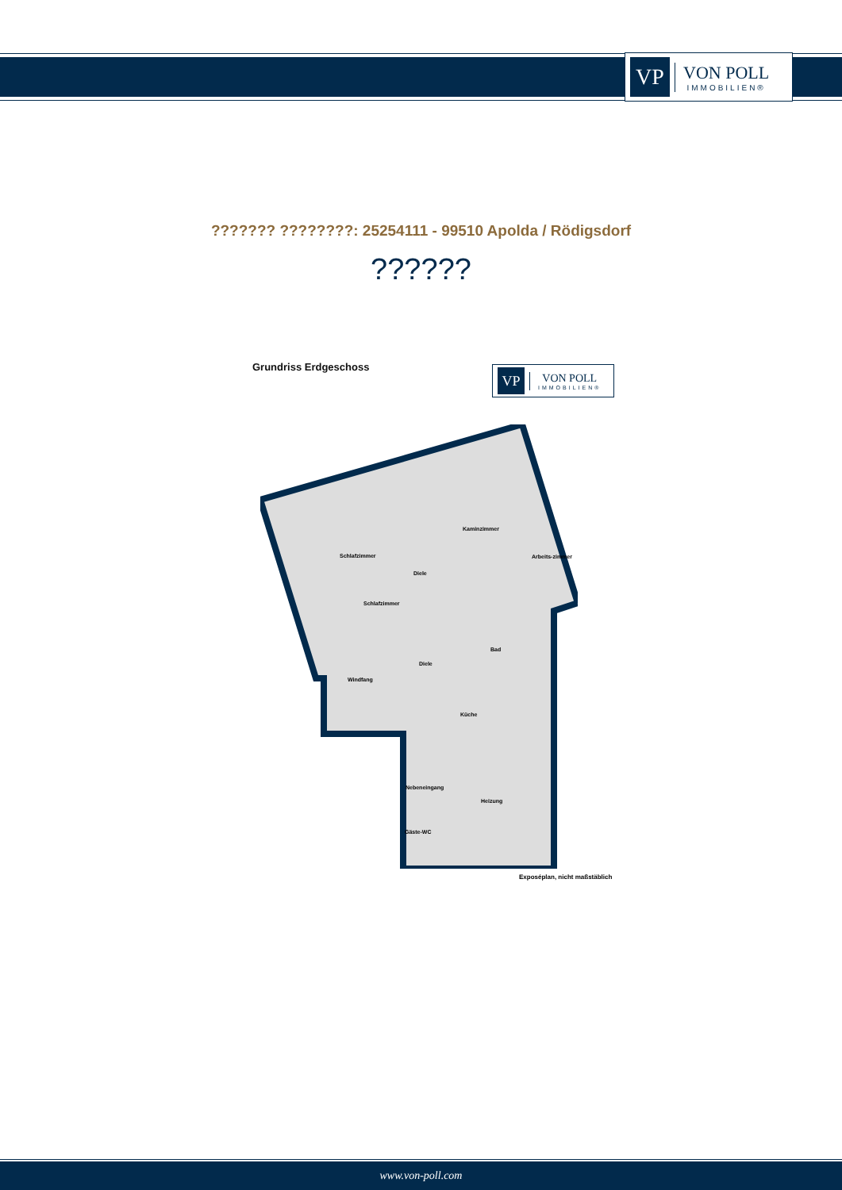VP
VON POLL
IMMOBILIEN®
??????? ????????: 25254111 - 99510 Apolda / Rödigsdorf
??????
Grundriss Erdgeschoss
VP
VON POLL
IMMOBILIEN®
Schlafzimmer
Kaminzimmer
Diele
Arbeits-zimmer
Schlafzimmer
Bad
Diele
Windfang
Küche
Nebeneingang
Heizung
Gäste-WC
Exposéplan, nicht maßstäblich
www.von-poll.com